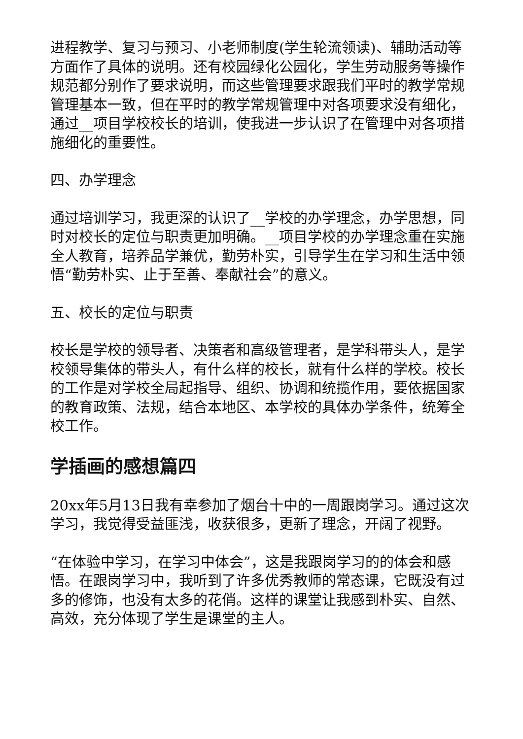进程教学、复习与预习、小老师制度(学生轮流领读)、辅助活动等方面作了具体的说明。还有校园绿化公园化，学生劳动服务等操作规范都分别作了要求说明，而这些管理要求跟我们平时的教学常规管理基本一致，但在平时的教学常规管理中对各项要求没有细化，通过__项目学校校长的培训，使我进一步认识了在管理中对各项措施细化的重要性。
四、办学理念
通过培训学习，我更深的认识了__学校的办学理念，办学思想，同时对校长的定位与职责更加明确。__项目学校的办学理念重在实施全人教育，培养品学兼优，勤劳朴实，引导学生在学习和生活中领悟“勤劳朴实、止于至善、奉献社会”的意义。
五、校长的定位与职责
校长是学校的领导者、决策者和高级管理者，是学科带头人，是学校领导集体的带头人，有什么样的校长，就有什么样的学校。校长的工作是对学校全局起指导、组织、协调和统揽作用，要依据国家的教育政策、法规，结合本地区、本学校的具体办学条件，统筹全校工作。
学插画的感想篇四
20xx年5月13日我有幸参加了烟台十中的一周跟岗学习。通过这次学习，我觉得受益匪浅，收获很多，更新了理念，开阔了视野。
“在体验中学习，在学习中体会”，这是我跟岗学习的的体会和感悟。在跟岗学习中，我听到了许多优秀教师的常态课，它既没有过多的修饰，也没有太多的花俏。这样的课堂让我感到朴实、自然、高效，充分体现了学生是课堂的主人。